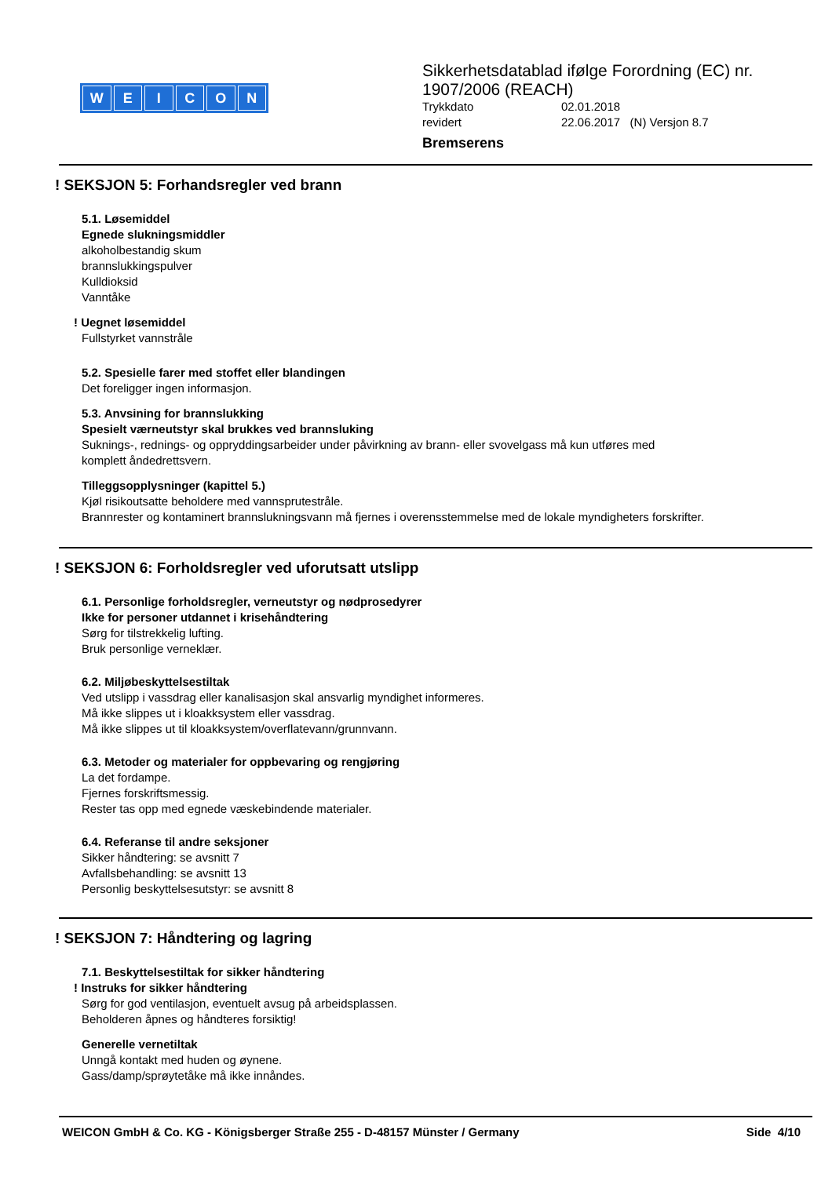WEICON
Sikkerhetsdatablad ifølge Forordning (EC) nr.
1907/2006 (REACH)
Trykkdato 02.01.2018
revidert 22.06.2017 (N) Versjon 8.7
Bremserens
! SEKSJON 5: Forhandsregler ved brann
5.1. Løsemiddel
Egnede slukningsmiddler
alkoholbestandig skum
brannslukkingspulver
Kulldioksid
Vanntåke
! Uegnet løsemiddel
Fullstyrket vannstråle
5.2. Spesielle farer med stoffet eller blandingen
Det foreligger ingen informasjon.
5.3. Anvsining for brannslukking
Spesielt værneutstyr skal brukkes ved brannsluking
Suknings-, rednings- og oppryddingsarbeider under påvirkning av brann- eller svovelgass må kun utføres med
komplett åndedrettsvern.
Tilleggsopplysninger (kapittel 5.)
Kjøl risikoutsatte beholdere med vannsprutestråle.
Brannrester og kontaminert brannslukningsvann må fjernes i overensstemmelse med de lokale myndigheters forskrifter.
! SEKSJON 6: Forholdsregler ved uforutsatt utslipp
6.1. Personlige forholdsregler, verneutstyr og nødprosedyrer
Ikke for personer utdannet i krisehåndtering
Sørg for tilstrekkelig lufting.
Bruk personlige verneklær.
6.2. Miljøbeskyttelsestiltak
Ved utslipp i vassdrag eller kanalisasjon skal ansvarlig myndighet informeres.
Må ikke slippes ut i kloakksystem eller vassdrag.
Må ikke slippes ut til kloakksystem/overflatevann/grunnvann.
6.3. Metoder og materialer for oppbevaring og rengjøring
La det fordampe.
Fjernes forskriftsmessig.
Rester tas opp med egnede væskebindende materialer.
6.4. Referanse til andre seksjoner
Sikker håndtering: se avsnitt 7
Avfallsbehandling: se avsnitt 13
Personlig beskyttelsesutstyr: se avsnitt 8
! SEKSJON 7: Håndtering og lagring
7.1. Beskyttelsestiltak for sikker håndtering
! Instruks for sikker håndtering
Sørg for god ventilasjon, eventuelt avsug på arbeidsplassen.
Beholderen åpnes og håndteres forsiktig!
Generelle vernetiltak
Unngå kontakt med huden og øynene.
Gass/damp/sprøytetåke må ikke innåndes.
WEICON GmbH & Co. KG - Königsberger Straße 255 - D-48157 Münster / Germany Side 4/10